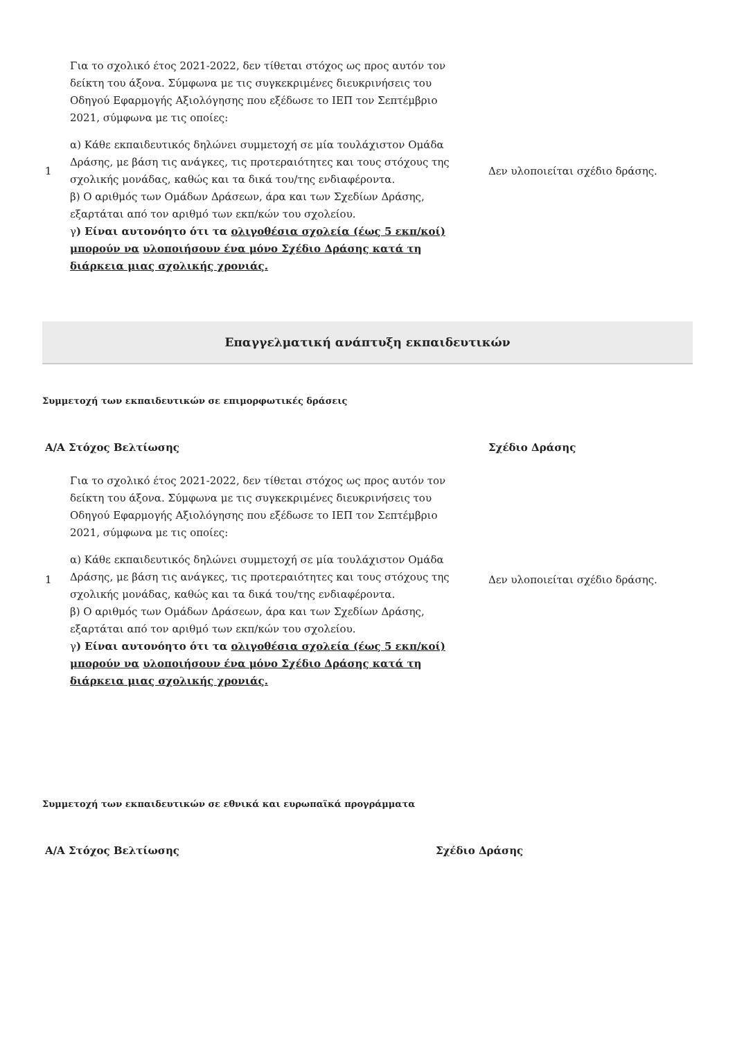| 1 | Για το σχολικό έτος 2021-2022, δεν τίθεται στόχος ως προς αυτόν τον δείκτη του άξονα. Σύμφωνα με τις συγκεκριμένες διευκρινήσεις του Οδηγού Εφαρμογής Αξιολόγησης που εξέδωσε το ΙΕΠ τον Σεπτέμβριο 2021, σύμφωνα με τις οποίες: α) Κάθε εκπαιδευτικός δηλώνει συμμετοχή σε μία τουλάχιστον Ομάδα Δράσης, με βάση τις ανάγκες, τις προτεραιότητες και τους στόχους της σχολικής μονάδας, καθώς και τα δικά του/της ενδιαφέροντα. β) Ο αριθμός των Ομάδων Δράσεων, άρα και των Σχεδίων Δράσης, εξαρτάται από τον αριθμό των εκπ/κών του σχολείου. γ ) Είναι αυτονόητο ότι τα ολιγοθέσια σχολεία (έως 5 εκπ/κοί) μπορούν να υλοποιήσουν ένα μόνο Σχέδιο Δράσης κατά τη διάρκεια μιας σχολικής χρονιάς. | Δεν υλοποιείται σχέδιο δράσης. |
Επαγγελματική ανάπτυξη εκπαιδευτικών
Συμμετοχή των εκπαιδευτικών σε επιμορφωτικές δράσεις
| Α/Α Στόχος Βελτίωσης | | Σχέδιο Δράσης |
| --- | --- | --- |
| 1 | Για το σχολικό έτος 2021-2022, δεν τίθεται στόχος ως προς αυτόν τον δείκτη του άξονα. Σύμφωνα με τις συγκεκριμένες διευκρινήσεις του Οδηγού Εφαρμογής Αξιολόγησης που εξέδωσε το ΙΕΠ τον Σεπτέμβριο 2021, σύμφωνα με τις οποίες: α) Κάθε εκπαιδευτικός δηλώνει συμμετοχή σε μία τουλάχιστον Ομάδα Δράσης, με βάση τις ανάγκες, τις προτεραιότητες και τους στόχους της σχολικής μονάδας, καθώς και τα δικά του/της ενδιαφέροντα. β) Ο αριθμός των Ομάδων Δράσεων, άρα και των Σχεδίων Δράσης, εξαρτάται από τον αριθμό των εκπ/κών του σχολείου. γ ) Είναι αυτονόητο ότι τα ολιγοθέσια σχολεία (έως 5 εκπ/κοί) μπορούν να υλοποιήσουν ένα μόνο Σχέδιο Δράσης κατά τη διάρκεια μιας σχολικής χρονιάς. | Δεν υλοποιείται σχέδιο δράσης. |
Συμμετοχή των εκπαιδευτικών σε εθνικά και ευρωπαϊκά προγράμματα
| Α/Α Στόχος Βελτίωσης | Σχέδιο Δράσης |
| --- | --- |